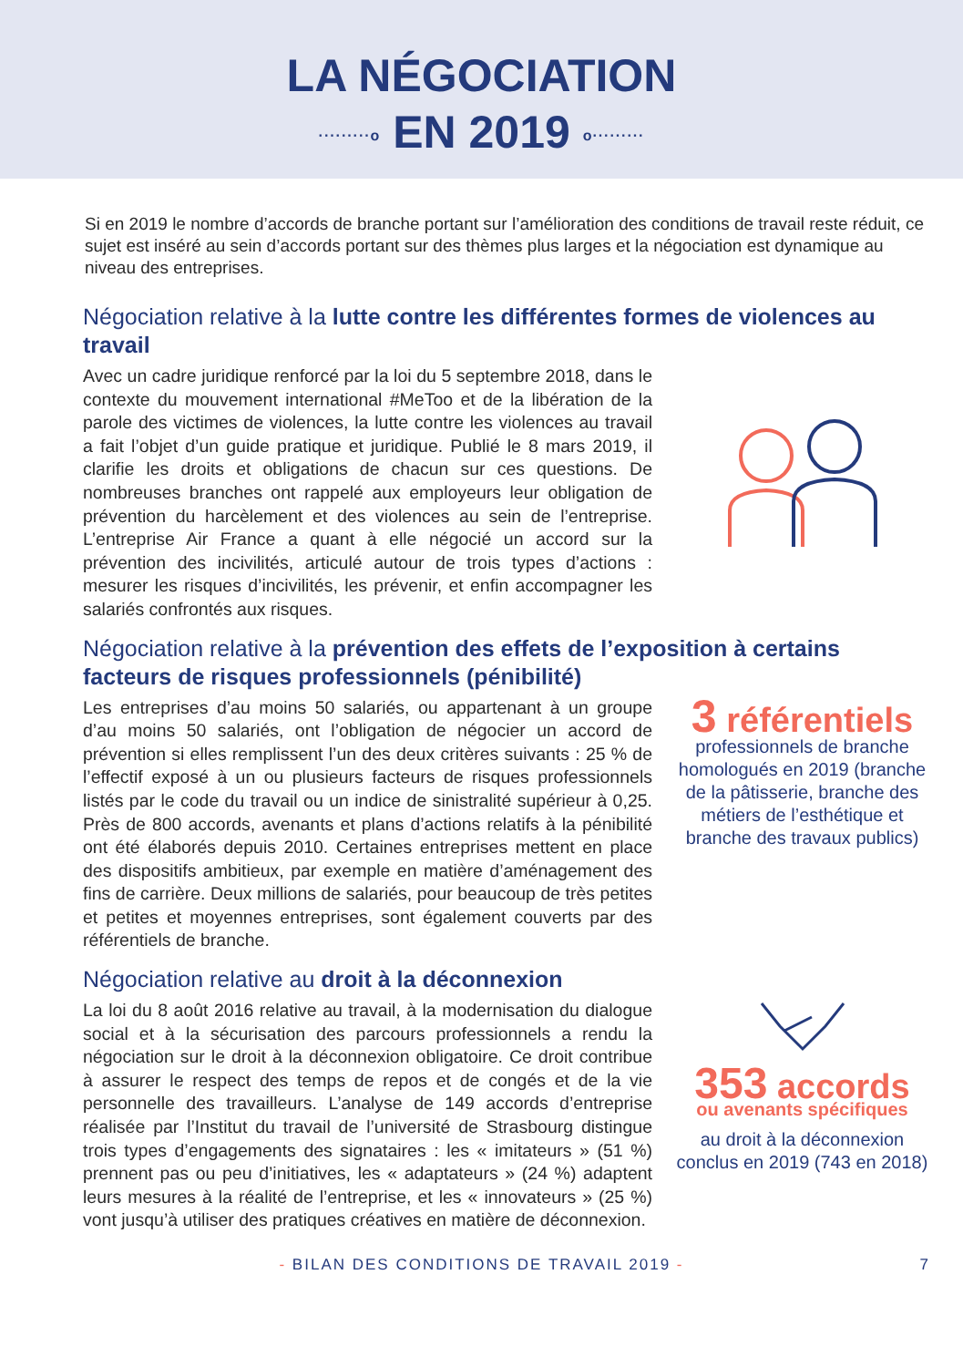LA NÉGOCIATION
·········o EN 2019 o·········
Si en 2019 le nombre d’accords de branche portant sur l’amélioration des conditions de travail reste réduit, ce sujet est inséré au sein d’accords portant sur des thèmes plus larges et la négociation est dynamique au niveau des entreprises.
Négociation relative à la lutte contre les différentes formes de violences au travail
Avec un cadre juridique renforcé par la loi du 5 septembre 2018, dans le contexte du mouvement international #MeToo et de la libération de la parole des victimes de violences, la lutte contre les violences au travail a fait l’objet d’un guide pratique et juridique. Publié le 8 mars 2019, il clarifie les droits et obligations de chacun sur ces questions. De nombreuses branches ont rappelé aux employeurs leur obligation de prévention du harcèlement et des violences au sein de l’entreprise. L’entreprise Air France a quant à elle négocié un accord sur la prévention des incivilités, articulé autour de trois types d’actions : mesurer les risques d’incivilités, les prévenir, et enfin accompagner les salariés confrontés aux risques.
Négociation relative à la prévention des effets de l’exposition à certains facteurs de risques professionnels (pénibilité)
Les entreprises d’au moins 50 salariés, ou appartenant à un groupe d’au moins 50 salariés, ont l’obligation de négocier un accord de prévention si elles remplissent l’un des deux critères suivants : 25 % de l’effectif exposé à un ou plusieurs facteurs de risques professionnels listés par le code du travail ou un indice de sinistralité supérieur à 0,25. Près de 800 accords, avenants et plans d’actions relatifs à la pénibilité ont été élaborés depuis 2010. Certaines entreprises mettent en place des dispositifs ambitieux, par exemple en matière d’aménagement des fins de carrière. Deux millions de salariés, pour beaucoup de très petites et petites et moyennes entreprises, sont également couverts par des référentiels de branche.
3 référentiels
professionnels de branche homologués en 2019 (branche de la pâtisserie, branche des métiers de l’esthétique et branche des travaux publics)
Négociation relative au droit à la déconnexion
La loi du 8 août 2016 relative au travail, à la modernisation du dialogue social et à la sécurisation des parcours professionnels a rendu la négociation sur le droit à la déconnexion obligatoire. Ce droit contribue à assurer le respect des temps de repos et de congés et de la vie personnelle des travailleurs. L’analyse de 149 accords d’entreprise réalisée par l’Institut du travail de l’université de Strasbourg distingue trois types d’engagements des signataires : les « imitateurs » (51 %) prennent pas ou peu d’initiatives, les « adaptateurs » (24 %) adaptent leurs mesures à la réalité de l’entreprise, et les « innovateurs » (25 %) vont jusqu’à utiliser des pratiques créatives en matière de déconnexion.
353 accords
ou avenants spécifiques
au droit à la déconnexion conclus en 2019 (743 en 2018)
- BILAN DES CONDITIONS DE TRAVAIL 2019 - 7